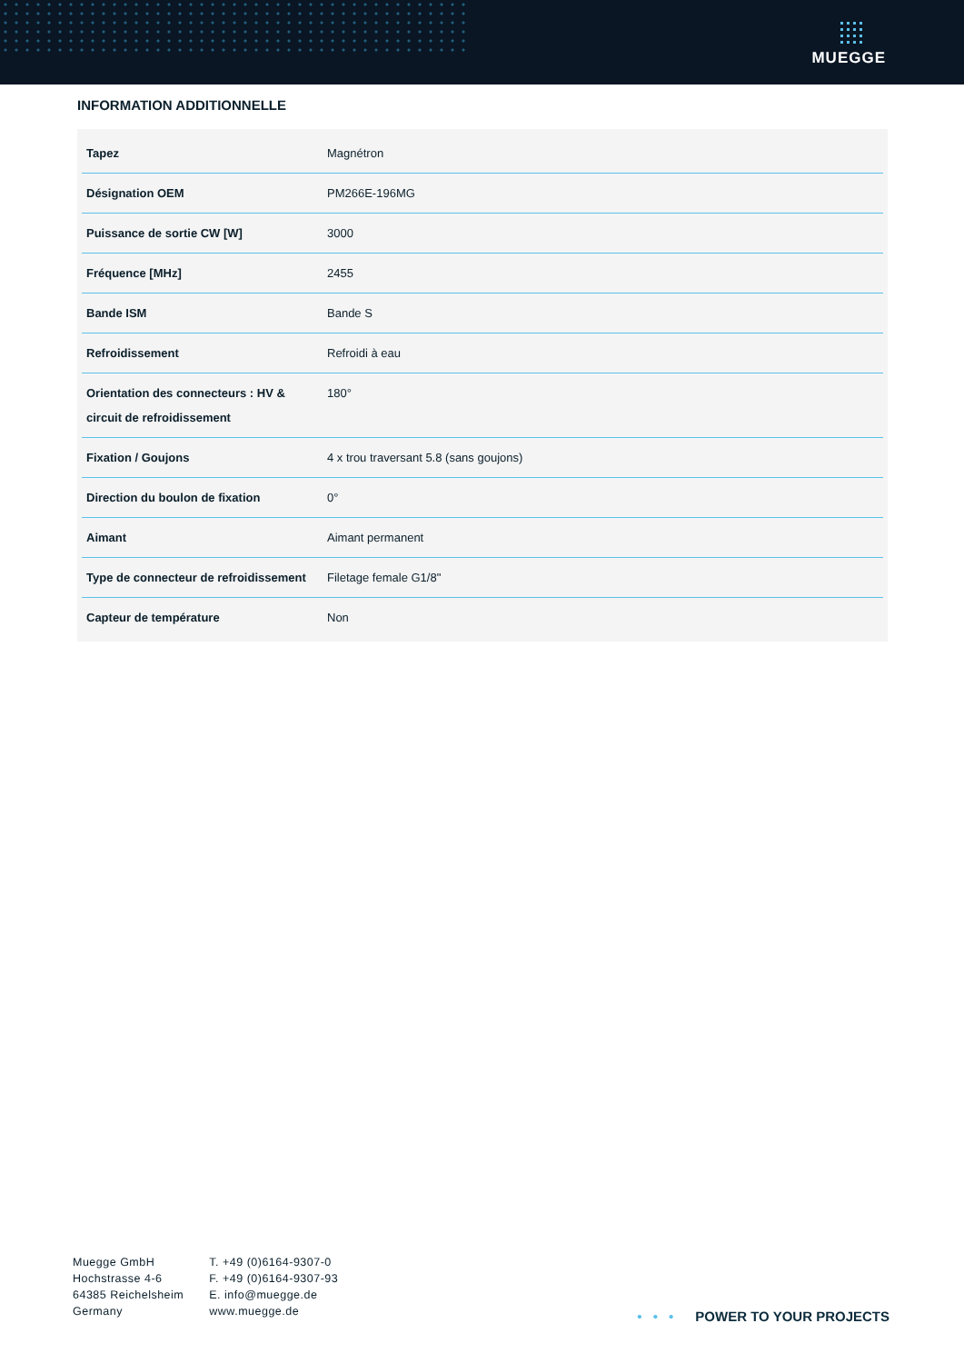MUEGGE
INFORMATION ADDITIONNELLE
| Tapez | Magnétron |
| Désignation OEM | PM266E-196MG |
| Puissance de sortie CW [W] | 3000 |
| Fréquence [MHz] | 2455 |
| Bande ISM | Bande S |
| Refroidissement | Refroidi à eau |
| Orientation des connecteurs : HV & circuit de refroidissement | 180° |
| Fixation / Goujons | 4 x trou traversant 5.8 (sans goujons) |
| Direction du boulon de fixation | 0° |
| Aimant | Aimant permanent |
| Type de connecteur de refroidissement | Filetage female G1/8" |
| Capteur de température | Non |
Muegge GmbH
Hochstrasse 4-6
64385 Reichelsheim
Germany
T. +49 (0)6164-9307-0
F. +49 (0)6164-9307-93
E. info@muegge.de
www.muegge.de
• • • POWER TO YOUR PROJECTS